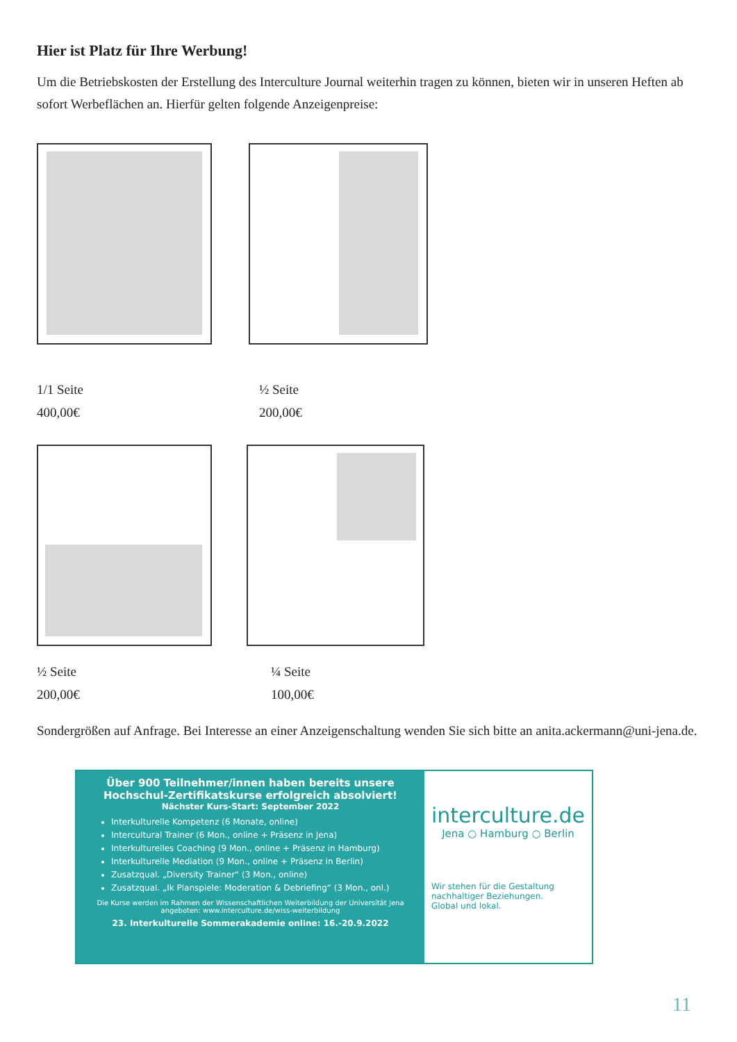Hier ist Platz für Ihre Werbung!
Um die Betriebskosten der Erstellung des Interculture Journal weiterhin tragen zu können, bieten wir in unseren Heften ab sofort Werbeflächen an. Hierfür gelten folgende Anzeigenpreise:
1/1 Seite
400,00€
½ Seite
200,00€
½ Seite
200,00€
¼ Seite
100,00€
Sondergrößen auf Anfrage. Bei Interesse an einer Anzeigenschaltung wenden Sie sich bitte an anita.ackermann@uni-jena.de.
Über 900 Teilnehmer/innen haben bereits unsere
Hochschul-Zertifikatskurse erfolgreich absolviert!
Nächster Kurs-Start: September 2022
Interkulturelle Kompetenz (6 Monate, online)
Intercultural Trainer (6 Mon., online + Präsenz in Jena)
Interkulturelles Coaching (9 Mon., online + Präsenz in Hamburg)
Interkulturelle Mediation (9 Mon., online + Präsenz in Berlin)
Zusatzqual. „Diversity Trainer“ (3 Mon., online)
Zusatzqual. „Ik Planspiele: Moderation & Debriefing“ (3 Mon., onl.)
Die Kurse werden im Rahmen der Wissenschaftlichen Weiterbildung der Universität Jena angeboten: www.interculture.de/wiss-weiterbildung
23. Interkulturelle Sommerakademie online: 16.-20.9.2022
interculture.de
Jena ○ Hamburg ○ Berlin
Wir stehen für die Gestaltung nachhaltiger Beziehungen.
Global und lokal.
11